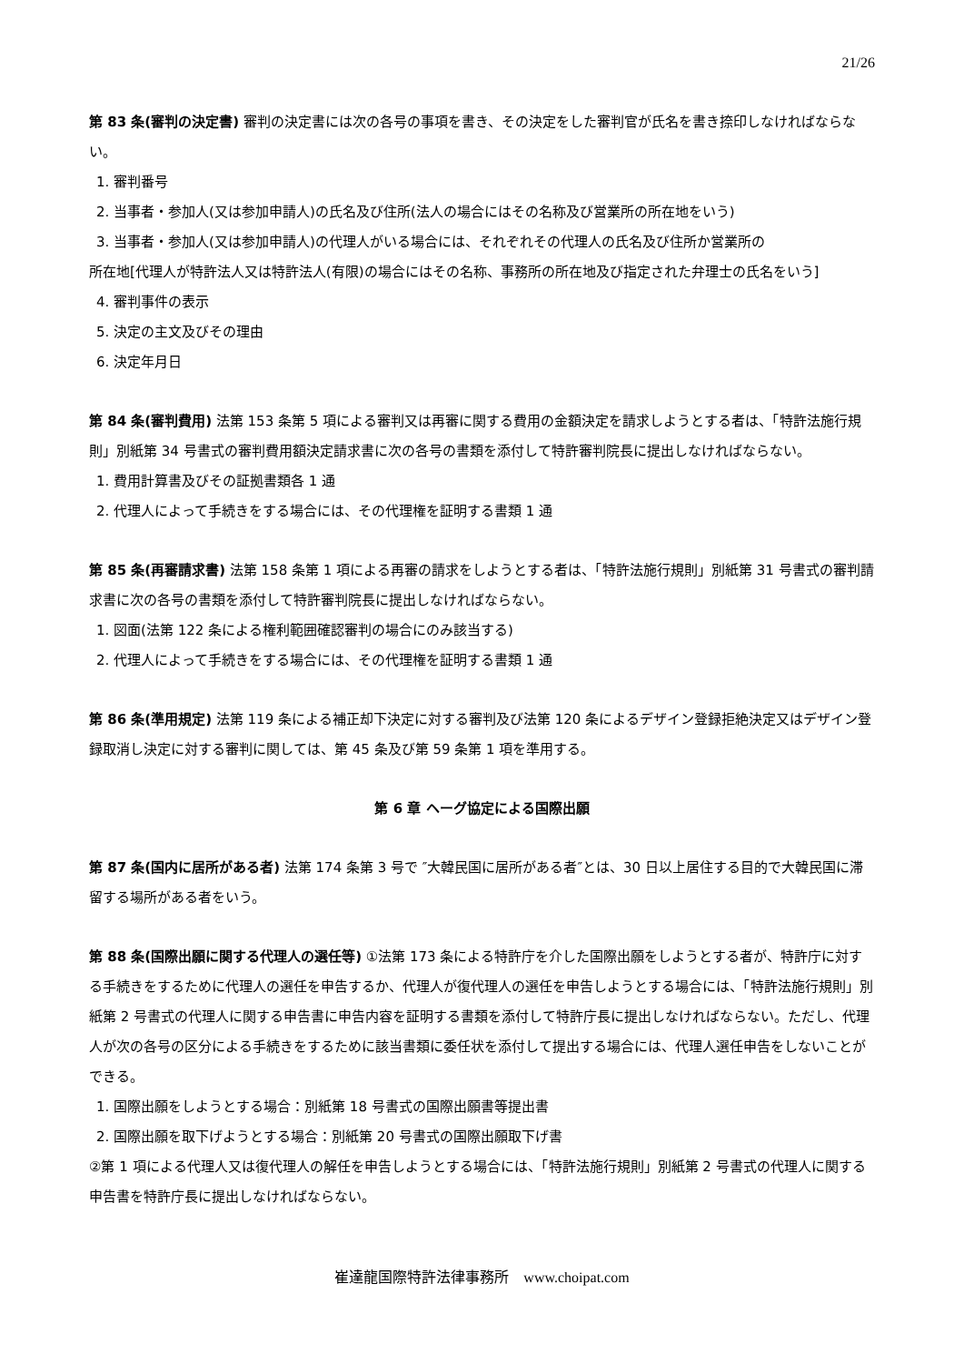21/26
第 83 条(審判の決定書) 審判の決定書には次の各号の事項を書き、その決定をした審判官が氏名を書き捺印しなければならない。
1. 審判番号
2. 当事者・参加人(又は参加申請人)の氏名及び住所(法人の場合にはその名称及び営業所の所在地をいう)
3. 当事者・参加人(又は参加申請人)の代理人がいる場合には、それぞれその代理人の氏名及び住所か営業所の
所在地[代理人が特許法人又は特許法人(有限)の場合にはその名称、事務所の所在地及び指定された弁理士の氏名をいう]
4. 審判事件の表示
5. 決定の主文及びその理由
6. 決定年月日
第 84 条(審判費用) 法第 153 条第 5 項による審判又は再審に関する費用の金額決定を請求しようとする者は、「特許法施行規則」別紙第 34 号書式の審判費用額決定請求書に次の各号の書類を添付して特許審判院長に提出しなければならない。
1. 費用計算書及びその証拠書類各 1 通
2. 代理人によって手続きをする場合には、その代理権を証明する書類 1 通
第 85 条(再審請求書) 法第 158 条第 1 項による再審の請求をしようとする者は、「特許法施行規則」別紙第 31 号書式の審判請求書に次の各号の書類を添付して特許審判院長に提出しなければならない。
1. 図面(法第 122 条による権利範囲確認審判の場合にのみ該当する)
2. 代理人によって手続きをする場合には、その代理権を証明する書類 1 通
第 86 条(準用規定) 法第 119 条による補正却下決定に対する審判及び法第 120 条によるデザイン登録拒絶決定又はデザイン登録取消し決定に対する審判に関しては、第 45 条及び第 59 条第 1 項を準用する。
第 6 章 ヘーグ協定による国際出願
第 87 条(国内に居所がある者) 法第 174 条第 3 号で ″大韓民国に居所がある者″とは、30 日以上居住する目的で大韓民国に滞留する場所がある者をいう。
第 88 条(国際出願に関する代理人の選任等) ①法第 173 条による特許庁を介した国際出願をしようとする者が、特許庁に対する手続きをするために代理人の選任を申告するか、代理人が復代理人の選任を申告しようとする場合には、「特許法施行規則」別紙第 2 号書式の代理人に関する申告書に申告内容を証明する書類を添付して特許庁長に提出しなければならない。ただし、代理人が次の各号の区分による手続きをするために該当書類に委任状を添付して提出する場合には、代理人選任申告をしないことができる。
1. 国際出願をしようとする場合：別紙第 18 号書式の国際出願書等提出書
2. 国際出願を取下げようとする場合：別紙第 20 号書式の国際出願取下げ書
②第 1 項による代理人又は復代理人の解任を申告しようとする場合には、「特許法施行規則」別紙第 2 号書式の代理人に関する申告書を特許庁長に提出しなければならない。
崔達龍国際特許法律事務所　www.choipat.com